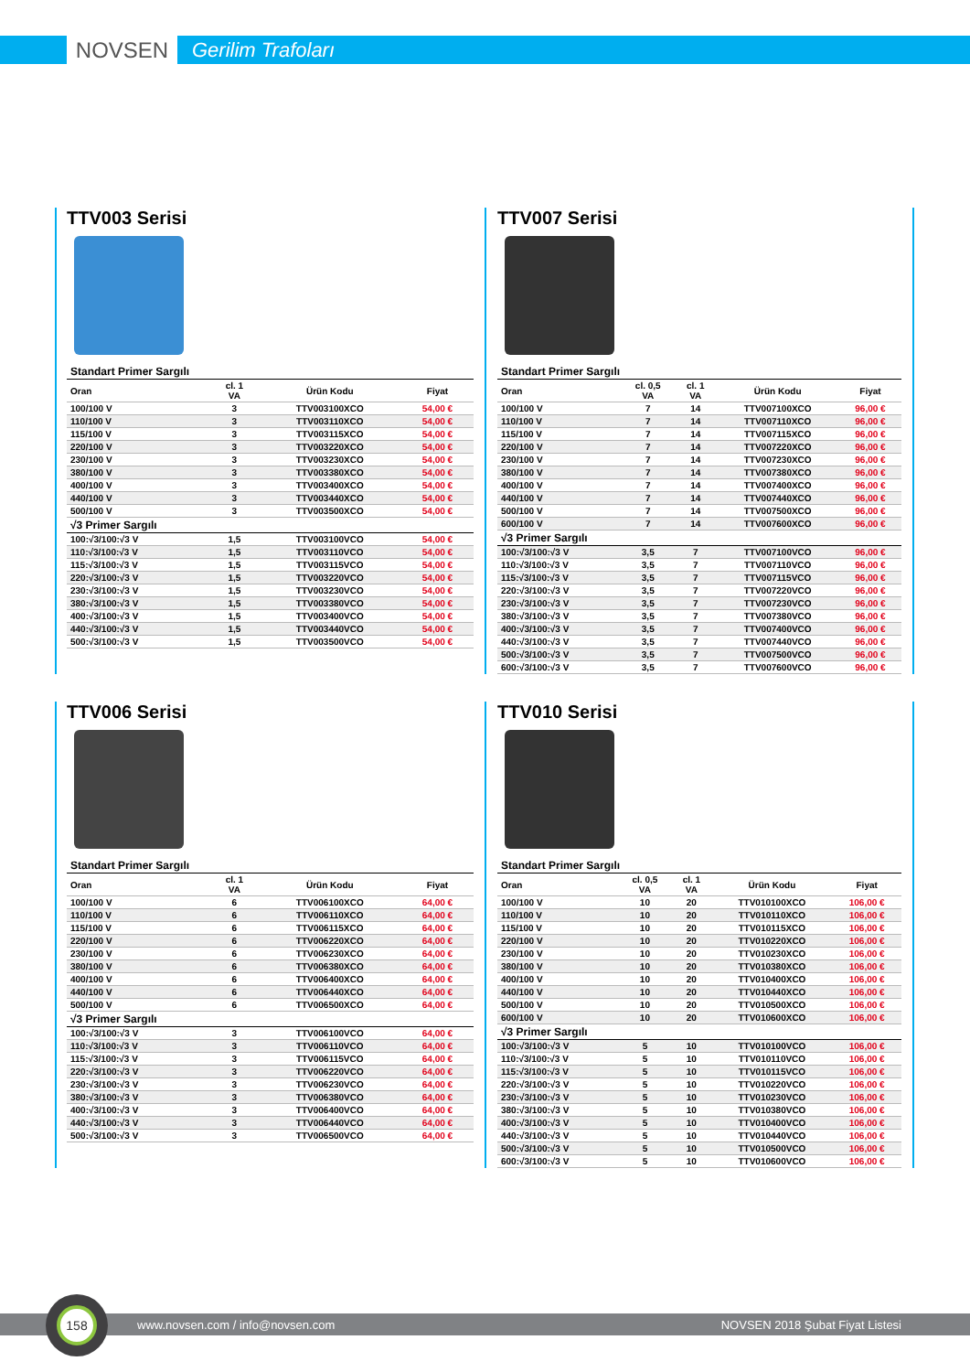NOVSEN
Gerilim Trafoları
TTV003 Serisi
| Standart Primer Sargılı | | | |
| Oran | cl. 1 VA | Ürün Kodu | Fiyat |
| 100/100 V | 3 | TTV003100XCO | 54,00 € |
| 110/100 V | 3 | TTV003110XCO | 54,00 € |
| 115/100 V | 3 | TTV003115XCO | 54,00 € |
| 220/100 V | 3 | TTV003220XCO | 54,00 € |
| 230/100 V | 3 | TTV003230XCO | 54,00 € |
| 380/100 V | 3 | TTV003380XCO | 54,00 € |
| 400/100 V | 3 | TTV003400XCO | 54,00 € |
| 440/100 V | 3 | TTV003440XCO | 54,00 € |
| 500/100 V | 3 | TTV003500XCO | 54,00 € |
| √3 Primer Sargılı | | | |
| 100:√3/100:√3 V | 1,5 | TTV003100VCO | 54,00 € |
| 110:√3/100:√3 V | 1,5 | TTV003110VCO | 54,00 € |
| 115:√3/100:√3 V | 1,5 | TTV003115VCO | 54,00 € |
| 220:√3/100:√3 V | 1,5 | TTV003220VCO | 54,00 € |
| 230:√3/100:√3 V | 1,5 | TTV003230VCO | 54,00 € |
| 380:√3/100:√3 V | 1,5 | TTV003380VCO | 54,00 € |
| 400:√3/100:√3 V | 1,5 | TTV003400VCO | 54,00 € |
| 440:√3/100:√3 V | 1,5 | TTV003440VCO | 54,00 € |
| 500:√3/100:√3 V | 1,5 | TTV003500VCO | 54,00 € |
TTV007 Serisi
| Standart Primer Sargılı | | | | |
| Oran | cl. 0,5 VA | cl. 1 VA | Ürün Kodu | Fiyat |
| 100/100 V | 7 | 14 | TTV007100XCO | 96,00 € |
| 110/100 V | 7 | 14 | TTV007110XCO | 96,00 € |
| 115/100 V | 7 | 14 | TTV007115XCO | 96,00 € |
| 220/100 V | 7 | 14 | TTV007220XCO | 96,00 € |
| 230/100 V | 7 | 14 | TTV007230XCO | 96,00 € |
| 380/100 V | 7 | 14 | TTV007380XCO | 96,00 € |
| 400/100 V | 7 | 14 | TTV007400XCO | 96,00 € |
| 440/100 V | 7 | 14 | TTV007440XCO | 96,00 € |
| 500/100 V | 7 | 14 | TTV007500XCO | 96,00 € |
| 600/100 V | 7 | 14 | TTV007600XCO | 96,00 € |
| √3 Primer Sargılı | | | | |
| 100:√3/100:√3 V | 3,5 | 7 | TTV007100VCO | 96,00 € |
| 110:√3/100:√3 V | 3,5 | 7 | TTV007110VCO | 96,00 € |
| 115:√3/100:√3 V | 3,5 | 7 | TTV007115VCO | 96,00 € |
| 220:√3/100:√3 V | 3,5 | 7 | TTV007220VCO | 96,00 € |
| 230:√3/100:√3 V | 3,5 | 7 | TTV007230VCO | 96,00 € |
| 380:√3/100:√3 V | 3,5 | 7 | TTV007380VCO | 96,00 € |
| 400:√3/100:√3 V | 3,5 | 7 | TTV007400VCO | 96,00 € |
| 440:√3/100:√3 V | 3,5 | 7 | TTV007440VCO | 96,00 € |
| 500:√3/100:√3 V | 3,5 | 7 | TTV007500VCO | 96,00 € |
| 600:√3/100:√3 V | 3,5 | 7 | TTV007600VCO | 96,00 € |
TTV006 Serisi
| Standart Primer Sargılı | | | |
| Oran | cl. 1 VA | Ürün Kodu | Fiyat |
| 100/100 V | 6 | TTV006100XCO | 64,00 € |
| 110/100 V | 6 | TTV006110XCO | 64,00 € |
| 115/100 V | 6 | TTV006115XCO | 64,00 € |
| 220/100 V | 6 | TTV006220XCO | 64,00 € |
| 230/100 V | 6 | TTV006230XCO | 64,00 € |
| 380/100 V | 6 | TTV006380XCO | 64,00 € |
| 400/100 V | 6 | TTV006400XCO | 64,00 € |
| 440/100 V | 6 | TTV006440XCO | 64,00 € |
| 500/100 V | 6 | TTV006500XCO | 64,00 € |
| √3 Primer Sargılı | | | |
| 100:√3/100:√3 V | 3 | TTV006100VCO | 64,00 € |
| 110:√3/100:√3 V | 3 | TTV006110VCO | 64,00 € |
| 115:√3/100:√3 V | 3 | TTV006115VCO | 64,00 € |
| 220:√3/100:√3 V | 3 | TTV006220VCO | 64,00 € |
| 230:√3/100:√3 V | 3 | TTV006230VCO | 64,00 € |
| 380:√3/100:√3 V | 3 | TTV006380VCO | 64,00 € |
| 400:√3/100:√3 V | 3 | TTV006400VCO | 64,00 € |
| 440:√3/100:√3 V | 3 | TTV006440VCO | 64,00 € |
| 500:√3/100:√3 V | 3 | TTV006500VCO | 64,00 € |
TTV010 Serisi
| Standart Primer Sargılı | | | | |
| Oran | cl. 0,5 VA | cl. 1 VA | Ürün Kodu | Fiyat |
| 100/100 V | 10 | 20 | TTV010100XCO | 106,00 € |
| 110/100 V | 10 | 20 | TTV010110XCO | 106,00 € |
| 115/100 V | 10 | 20 | TTV010115XCO | 106,00 € |
| 220/100 V | 10 | 20 | TTV010220XCO | 106,00 € |
| 230/100 V | 10 | 20 | TTV010230XCO | 106,00 € |
| 380/100 V | 10 | 20 | TTV010380XCO | 106,00 € |
| 400/100 V | 10 | 20 | TTV010400XCO | 106,00 € |
| 440/100 V | 10 | 20 | TTV010440XCO | 106,00 € |
| 500/100 V | 10 | 20 | TTV010500XCO | 106,00 € |
| 600/100 V | 10 | 20 | TTV010600XCO | 106,00 € |
| √3 Primer Sargılı | | | | |
| 100:√3/100:√3 V | 5 | 10 | TTV010100VCO | 106,00 € |
| 110:√3/100:√3 V | 5 | 10 | TTV010110VCO | 106,00 € |
| 115:√3/100:√3 V | 5 | 10 | TTV010115VCO | 106,00 € |
| 220:√3/100:√3 V | 5 | 10 | TTV010220VCO | 106,00 € |
| 230:√3/100:√3 V | 5 | 10 | TTV010230VCO | 106,00 € |
| 380:√3/100:√3 V | 5 | 10 | TTV010380VCO | 106,00 € |
| 400:√3/100:√3 V | 5 | 10 | TTV010400VCO | 106,00 € |
| 440:√3/100:√3 V | 5 | 10 | TTV010440VCO | 106,00 € |
| 500:√3/100:√3 V | 5 | 10 | TTV010500VCO | 106,00 € |
| 600:√3/100:√3 V | 5 | 10 | TTV010600VCO | 106,00 € |
www.novsen.com / info@novsen.com NOVSEN 2018 Şubat Fiyat Listesi
158